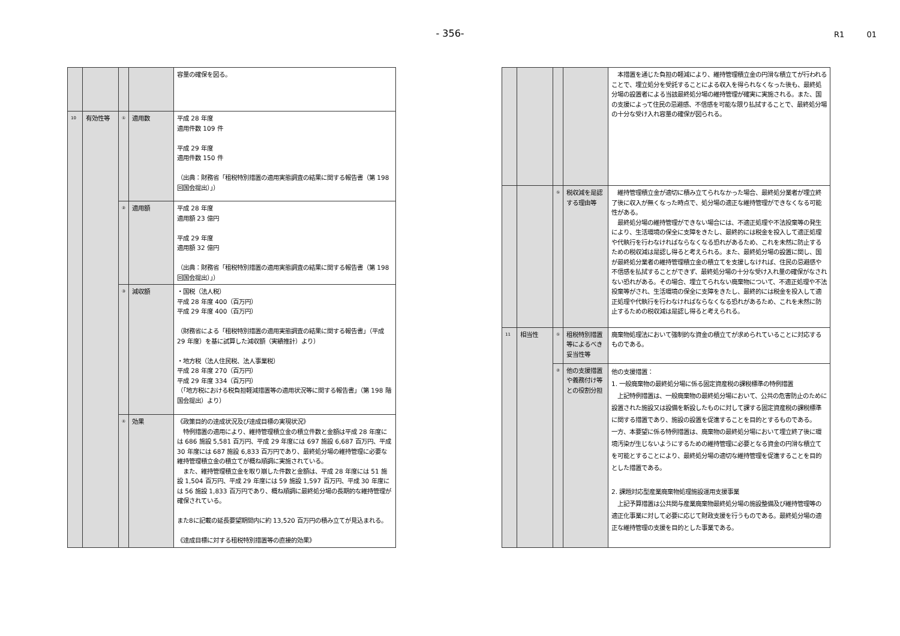- 356-
R1 01
| | | | | 容量の確保を図る。 |
| 10 | 有効性等 | ① | 適用数 | 平成 28 年度 適用件数 109 件 平成 29 年度 適用件数 150 件 （出典：財務省「租税特別措置の適用実態調査の結果に関する報告書（第 198 回国会提出）」） |
| | | ② | 適用額 | 平成 28 年度 適用額 23 億円 平成 29 年度 適用額 32 億円 （出典：財務省「租税特別措置の適用実態調査の結果に関する報告書（第 198 回国会提出）」） |
| | | ③ | 減収額 | ・国税（法人税） 平成 28 年度 400（百万円） 平成 29 年度 400（百万円） （財務省による「租税特別措置の適用実態調査の結果に関する報告書」（平成 29 年度）を基に試算した減収額（実績推計）より） ・地方税（法人住民税、法人事業税） 平成 28 年度 270（百万円） 平成 29 年度 334（百万円） （「地方税における税負担軽減措置等の適用状況等に関する報告書」（第 198 階国会提出）より） |
| | | ④ | 効果 | 《政策目的の達成状況及び達成目標の実現状況》 特例措置の適用により、維持管理積立金の積立件数と金額は平成 28 年度には 686 施設 5,581 百万円、平成 29 年度には 697 施設 6,687 百万円、平成 30 年度には 687 施設 6,833 百万円であり、最終処分場の維持管理に必要な維持管理積立金の積立てが概ね順調に実施されている。 また、維持管理積立金を取り崩した件数と金額は、平成 28 年度には 51 施設 1,504 百万円、平成 29 年度には 59 施設 1,597 百万円、平成 30 年度には 56 施設 1,833 百万円であり、概ね順調に最終処分場の長期的な維持管理が確保されている。 また8に記載の延長要望期間内に約 13,520 百万円の積み立てが見込まれる。 《達成目標に対する租税特別措置等の直接的効果》 |
| | | | | 本措置を通じた負担の軽減により、維持管理積立金の円滑な積立てが行われることで、埋立処分を受託することによる収入を得られなくなった後も、最終処分場の設置者による当該最終処分場の維持管理が確実に実施される。また、国の支援によって住民の忌避感、不信感を可能な限り払拭することで、最終処分場の十分な受け入れ容量の確保が図られる。 |
| | | ⑤ | 税収減を是認する理由等 | 維持管理積立金が適切に積み立てられなかった場合、最終処分業者が埋立終了後に収入が無くなった時点で、処分場の適正な維持管理ができなくなる可能性がある。 最終処分場の維持管理ができない場合には、不適正処理や不法投棄等の発生により、生活環境の保全に支障をきたし、最終的には税金を投入して適正処理や代執行を行わなければならなくなる恐れがあるため、これを未然に防止するための税収減は是認し得ると考えられる。また、最終処分場の設置に関し、国が最終処分業者の維持管理積立金の積立てを支援しなければ、住民の忌避感や不信感を払拭することができず、最終処分場の十分な受け入れ量の確保がなされない恐れがある。その場合、埋立てられない廃棄物について、不適正処理や不法投棄等がされ、生活環境の保全に支障をきたし、最終的には税金を投入して適正処理や代執行を行わなければならなくなる恐れがあるため、これを未然に防止するための税収減は是認し得ると考えられる。 |
| 11 | 相当性 | ① | 租税特別措置等によるべき妥当性等 | 廃棄物処理法において強制的な資金の積立てが求められていることに対応するものである。 |
| | | ② | 他の支援措置や義務付け等との役割分担 | 他の支援措置： 1. 一般廃棄物の最終処分場に係る固定資産税の課税標準の特例措置 上記特例措置は、一般廃棄物の最終処分場において、公共の危害防止のために設置された施設又は設備を新設したものに対して課する固定資産税の課税標準に関する措置であり、施設の設置を促進することを目的とするものである。 一方、本要望に係る特例措置は、廃棄物の最終処分場において埋立終了後に環境汚染が生じないようにするための維持管理に必要となる資金の円滑な積立てを可能とすることにより、最終処分場の適切な維持管理を促進することを目的とした措置である。 2. 課題対応型産業廃棄物処理施設運用支援事業 上記予算措置は公共関与産業廃棄物最終処分場の施設整備及び維持管理等の適正化事業に対して必要に応じて財政支援を行うものである。最終処分場の適正な維持管理の支援を目的とした事業である。 |